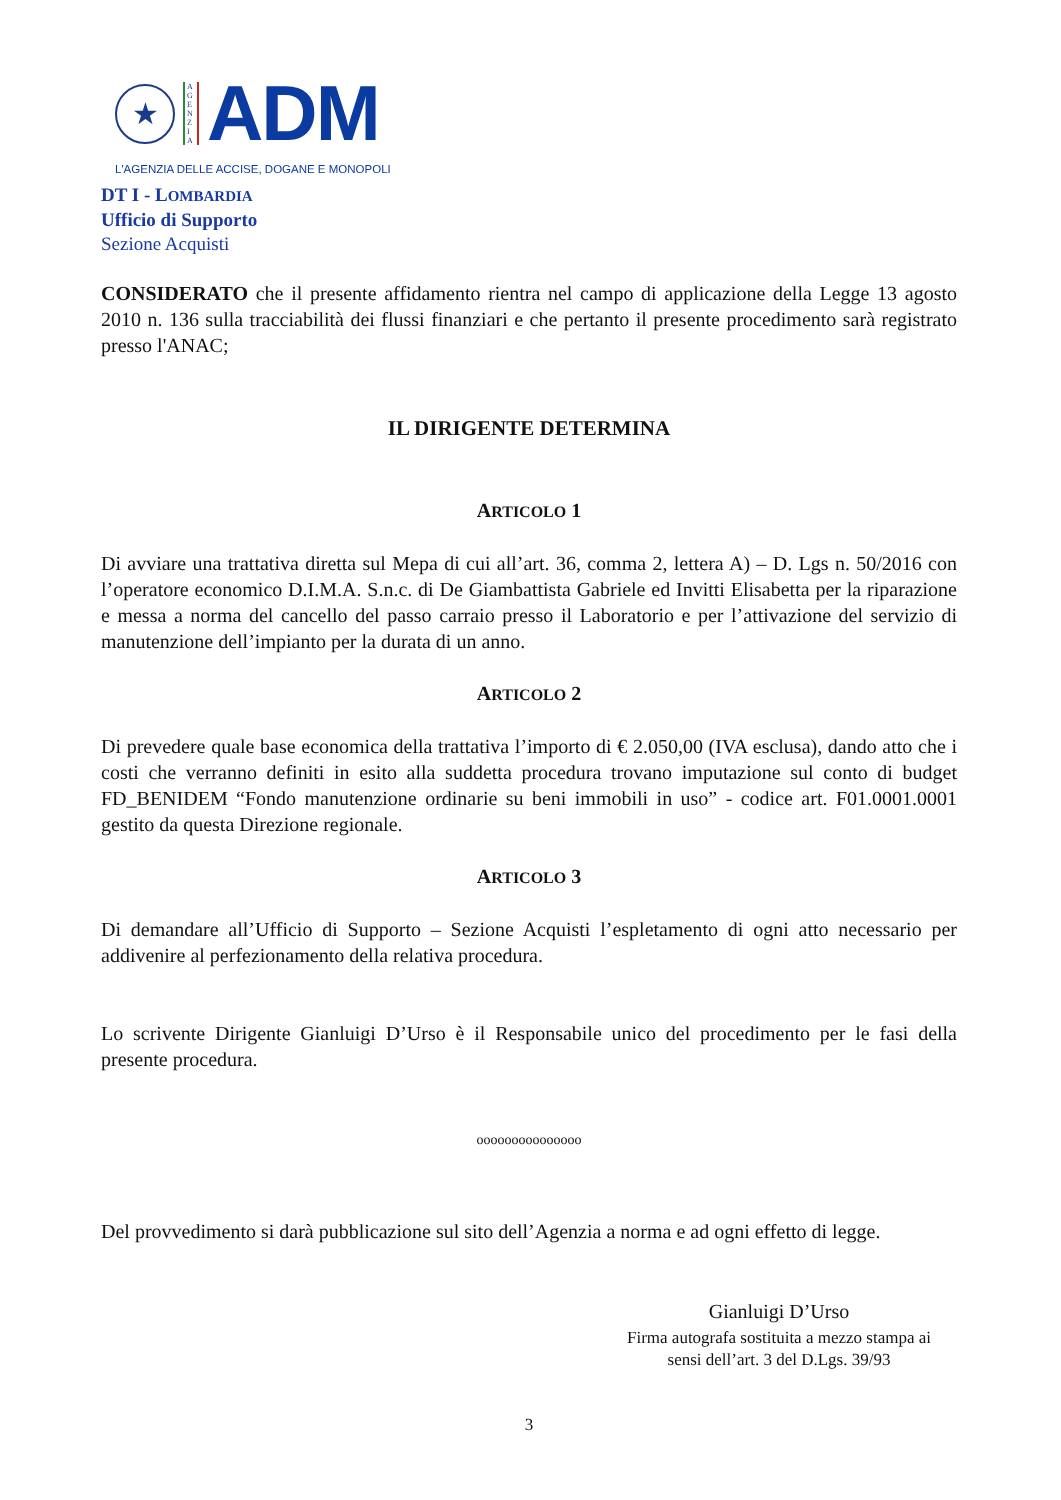★
A G E N Z I A
ADM
L'AGENZIA DELLE ACCISE, DOGANE E MONOPOLI
DT I - LOMBARDIA
Ufficio di Supporto
Sezione Acquisti
CONSIDERATO che il presente affidamento rientra nel campo di applicazione della Legge 13 agosto 2010 n. 136 sulla tracciabilità dei flussi finanziari e che pertanto il presente procedimento sarà registrato presso l'ANAC;
IL DIRIGENTE DETERMINA
ARTICOLO 1
Di avviare una trattativa diretta sul Mepa di cui all’art. 36, comma 2, lettera A) – D. Lgs n. 50/2016 con l’operatore economico D.I.M.A. S.n.c. di De Giambattista Gabriele ed Invitti Elisabetta per la riparazione e messa a norma del cancello del passo carraio presso il Laboratorio e per l’attivazione del servizio di manutenzione dell’impianto per la durata di un anno.
ARTICOLO 2
Di prevedere quale base economica della trattativa l’importo di € 2.050,00 (IVA esclusa), dando atto che i costi che verranno definiti in esito alla suddetta procedura trovano imputazione sul conto di budget FD_BENIDEM “Fondo manutenzione ordinarie su beni immobili in uso” - codice art. F01.0001.0001 gestito da questa Direzione regionale.
ARTICOLO 3
Di demandare all’Ufficio di Supporto – Sezione Acquisti l’espletamento di ogni atto necessario per addivenire al perfezionamento della relativa procedura.
Lo scrivente Dirigente Gianluigi D’Urso è il Responsabile unico del procedimento per le fasi della presente procedura.
ooooooooooooooo
Del provvedimento si darà pubblicazione sul sito dell’Agenzia a norma e ad ogni effetto di legge.
Gianluigi D’Urso
Firma autografa sostituita a mezzo stampa ai
sensi dell’art. 3 del D.Lgs. 39/93
3